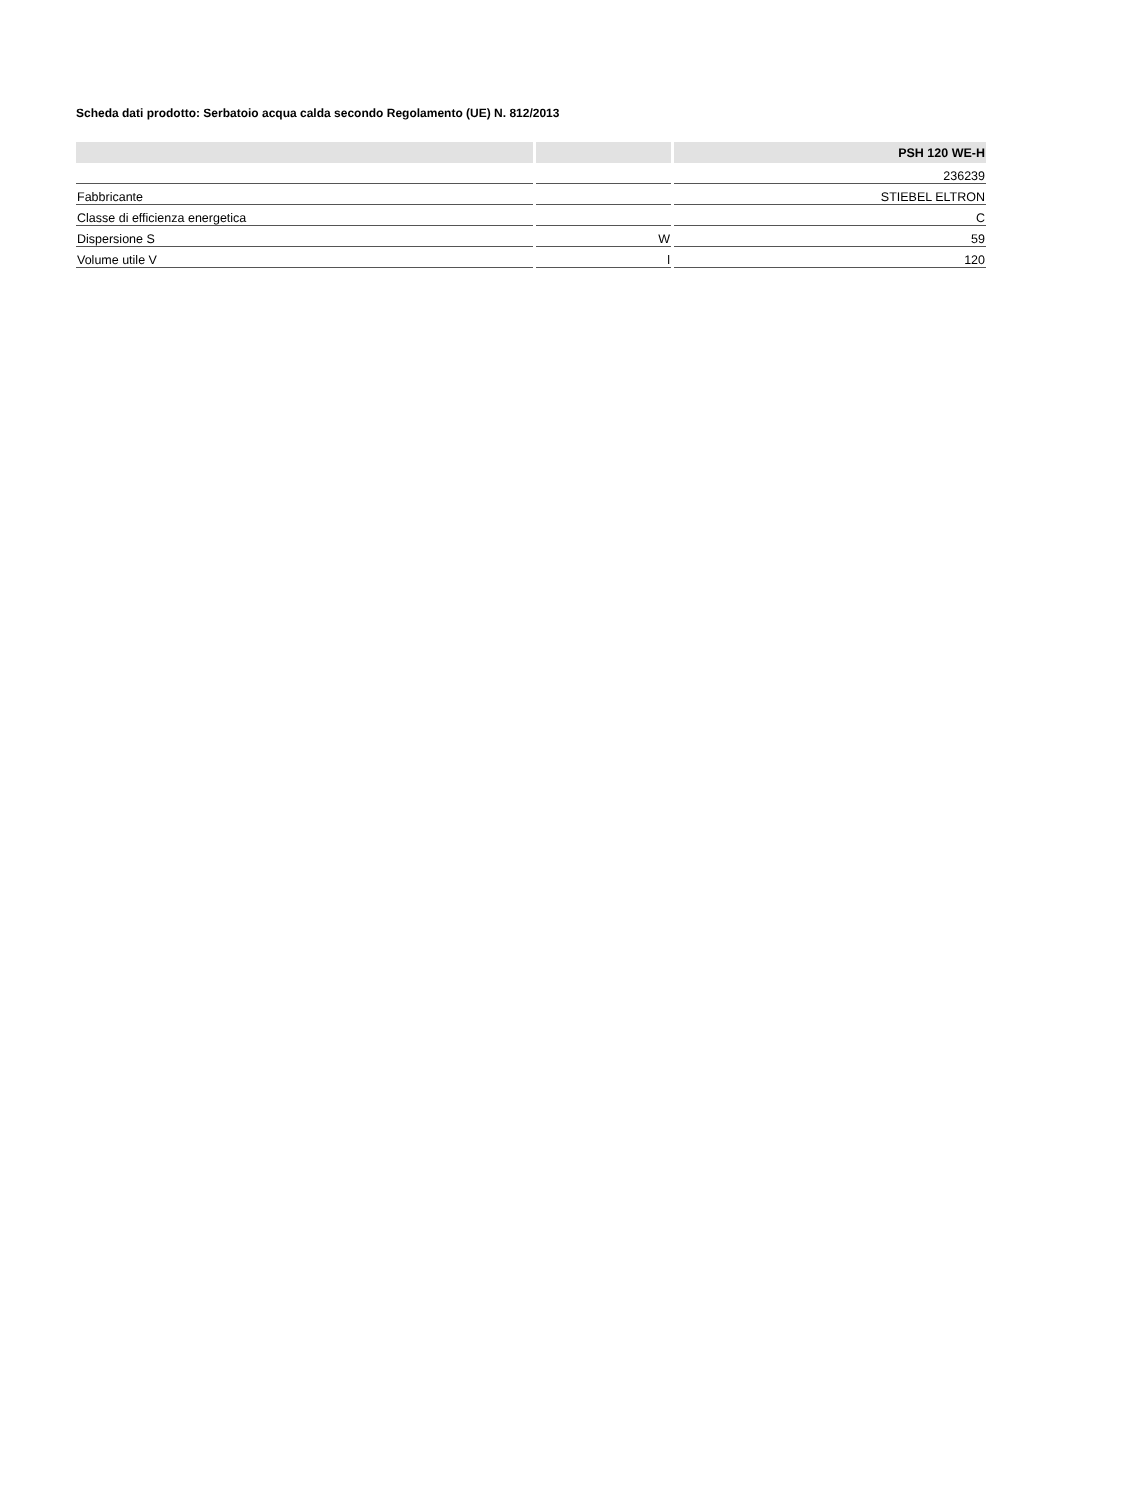Scheda dati prodotto: Serbatoio acqua calda secondo Regolamento (UE) N. 812/2013
| | | PSH 120 WE-H |
| --- | --- | --- |
| | | 236239 |
| Fabbricante | | STIEBEL ELTRON |
| Classe di efficienza energetica | | C |
| Dispersione S | W | 59 |
| Volume utile V | l | 120 |